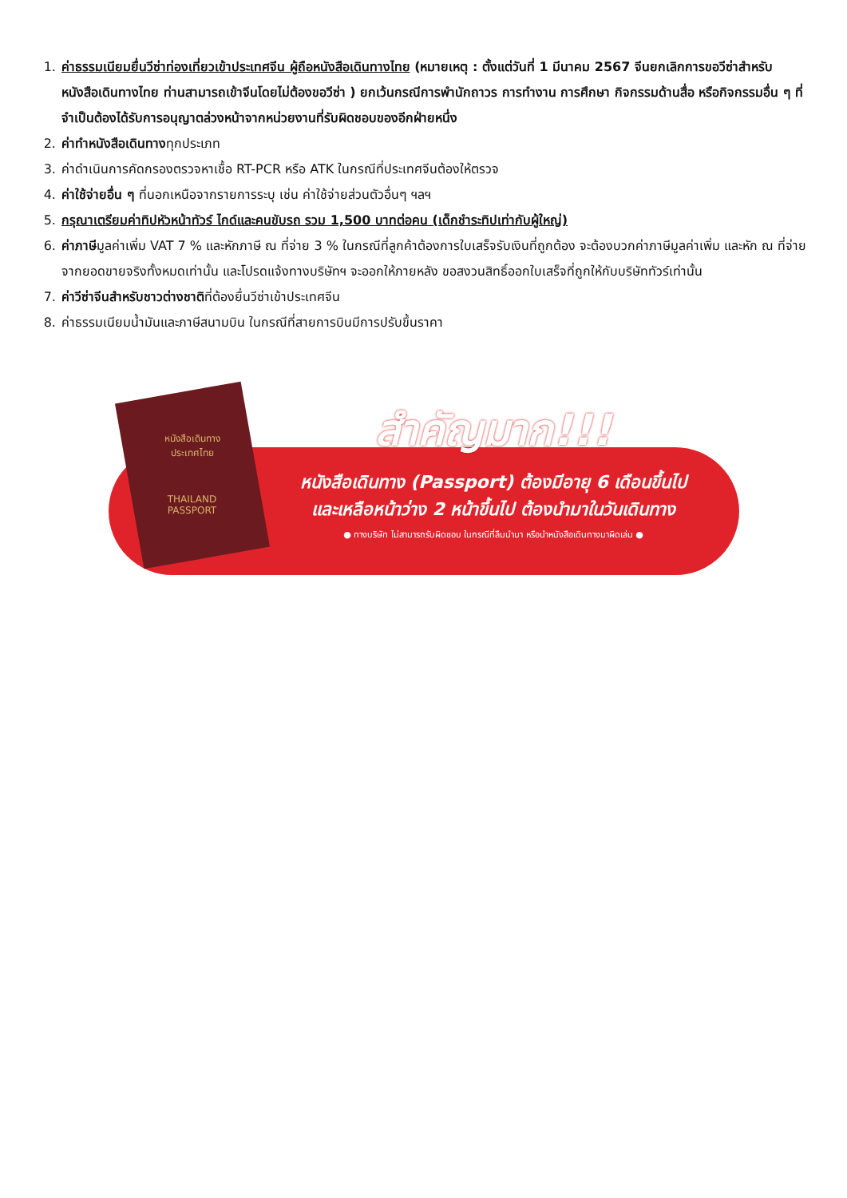1. ค่าธรรมเนียมยื่นวีซ่าท่องเที่ยวเข้าประเทศจีน ผู้ถือหนังสือเดินทางไทย (หมายเหตุ : ตั้งแต่วันที่ 1 มีนาคม 2567 จีนยกเลิกการขอวีซ่าสำหรับหนังสือเดินทางไทย ท่านสามารถเข้าจีนโดยไม่ต้องขอวีซ่า ) ยกเว้นกรณีการพำนักถาวร การทำงาน การศึกษา กิจกรรมด้านสื่อ หรือกิจกรรมอื่น ๆ ที่จำเป็นต้องได้รับการอนุญาตล่วงหน้าจากหน่วยงานที่รับผิดชอบของอีกฝ่ายหนึ่ง
2. ค่าทำหนังสือเดินทางทุกประเภท
3. ค่าดำเนินการคัดกรองตรวจหาเชื้อ RT-PCR หรือ ATK ในกรณีที่ประเทศจีนต้องให้ตรวจ
4. ค่าใช้จ่ายอื่น ๆ ที่นอกเหนือจากรายการระบุ เช่น ค่าใช้จ่ายส่วนตัวอื่นๆ ฯลฯ
5. กรุณาเตรียมค่าทิปหัวหน้าทัวร์ ไกด์และคนขับรถ รวม 1,500 บาทต่อคน (เด็กชำระทิปเท่ากับผู้ใหญ่)
6. ค่าภาษีมูลค่าเพิ่ม VAT 7 % และหักภาษี ณ ที่จ่าย 3 % ในกรณีที่ลูกค้าต้องการใบเสร็จรับเงินที่ถูกต้อง จะต้องบวกค่าภาษีมูลค่าเพิ่ม และหัก ณ ที่จ่าย จากยอดขายจริงทั้งหมดเท่านั้น และโปรดแจ้งทางบริษัทฯ จะออกให้ภายหลัง ขอสงวนสิทธิ์ออกใบเสร็จที่ถูกให้กับบริษัททัวร์เท่านั้น
7. ค่าวีซ่าจีนสำหรับชาวต่างชาติที่ต้องยื่นวีซ่าเข้าประเทศจีน
8. ค่าธรรมเนียมน้ำมันและภาษีสนามบิน ในกรณีที่สายการบินมีการปรับขึ้นราคา
หนังสือเดินทาง
ประเทศไทย
THAILAND
PASSPORT
สำคัญมาก!!!
หนังสือเดินทาง (Passport) ต้องมีอายุ 6 เดือนขึ้นไป
และเหลือหน้าว่าง 2 หน้าขึ้นไป ต้องนำมาในวันเดินทาง
● ทางบริษัท ไม่สามารถรับผิดชอบ ในกรณีที่ลืมนำมา หรือนำหนังสือเดินทางมาผิดเล่ม ●